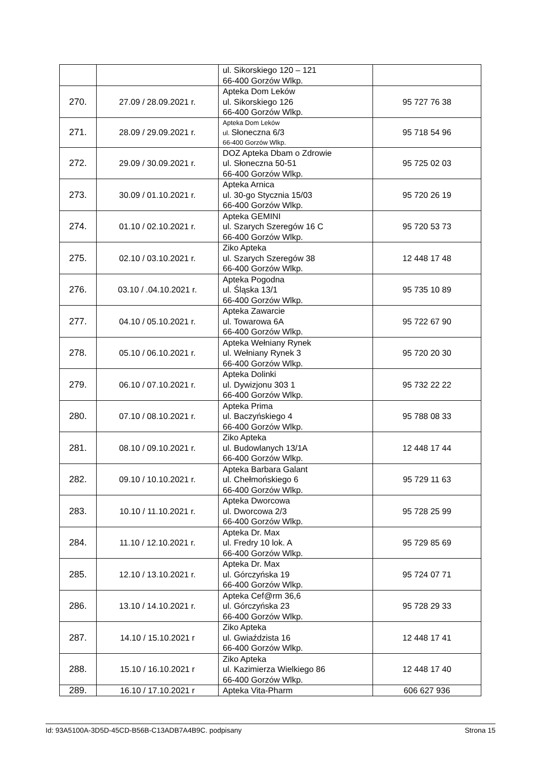| | | ul. Sikorskiego 120 – 121 66-400 Gorzów Wlkp. | |
| 270. | 27.09 / 28.09.2021 r. | Apteka Dom Leków ul. Sikorskiego 126 66-400 Gorzów Wlkp. | 95 727 76 38 |
| 271. | 28.09 / 29.09.2021 r. | Apteka Dom Leków ul. Słoneczna 6/3 66-400 Gorzów Wlkp. | 95 718 54 96 |
| 272. | 29.09 / 30.09.2021 r. | DOZ Apteka Dbam o Zdrowie ul. Słoneczna 50-51 66-400 Gorzów Wlkp. | 95 725 02 03 |
| 273. | 30.09 / 01.10.2021 r. | Apteka Arnica ul. 30-go Stycznia 15/03 66-400 Gorzów Wlkp. | 95 720 26 19 |
| 274. | 01.10 / 02.10.2021 r. | Apteka GEMINI ul. Szarych Szeregów 16 C 66-400 Gorzów Wlkp. | 95 720 53 73 |
| 275. | 02.10 / 03.10.2021 r. | Ziko Apteka ul. Szarych Szeregów 38 66-400 Gorzów Wlkp. | 12 448 17 48 |
| 276. | 03.10 / .04.10.2021 r. | Apteka Pogodna ul. Śląska 13/1 66-400 Gorzów Wlkp. | 95 735 10 89 |
| 277. | 04.10 / 05.10.2021 r. | Apteka Zawarcie ul. Towarowa 6A 66-400 Gorzów Wlkp. | 95 722 67 90 |
| 278. | 05.10 / 06.10.2021 r. | Apteka Wełniany Rynek ul. Wełniany Rynek 3 66-400 Gorzów Wlkp. | 95 720 20 30 |
| 279. | 06.10 / 07.10.2021 r. | Apteka Dolinki ul. Dywizjonu 303 1 66-400 Gorzów Wlkp. | 95 732 22 22 |
| 280. | 07.10 / 08.10.2021 r. | Apteka Prima ul. Baczyńskiego 4 66-400 Gorzów Wlkp. | 95 788 08 33 |
| 281. | 08.10 / 09.10.2021 r. | Ziko Apteka ul. Budowlanych 13/1A 66-400 Gorzów Wlkp. | 12 448 17 44 |
| 282. | 09.10 / 10.10.2021 r. | Apteka Barbara Galant ul. Chełmońskiego 6 66-400 Gorzów Wlkp. | 95 729 11 63 |
| 283. | 10.10 / 11.10.2021 r. | Apteka Dworcowa ul. Dworcowa 2/3 66-400 Gorzów Wlkp. | 95 728 25 99 |
| 284. | 11.10 / 12.10.2021 r. | Apteka Dr. Max ul. Fredry 10 lok. A 66-400 Gorzów Wlkp. | 95 729 85 69 |
| 285. | 12.10 / 13.10.2021 r. | Apteka Dr. Max ul. Górczyńska 19 66-400 Gorzów Wlkp. | 95 724 07 71 |
| 286. | 13.10 / 14.10.2021 r. | Apteka Cef@rm 36,6 ul. Górczyńska 23 66-400 Gorzów Wlkp. | 95 728 29 33 |
| 287. | 14.10 / 15.10.2021 r | Ziko Apteka ul. Gwiaździsta 16 66-400 Gorzów Wlkp. | 12 448 17 41 |
| 288. | 15.10 / 16.10.2021 r | Ziko Apteka ul. Kazimierza Wielkiego 86 66-400 Gorzów Wlkp. | 12 448 17 40 |
| 289. | 16.10 / 17.10.2021 r | Apteka Vita-Pharm | 606 627 936 |
Id: 93A5100A-3D5D-45CD-B56B-C13ADB7A4B9C. podpisany Strona 15